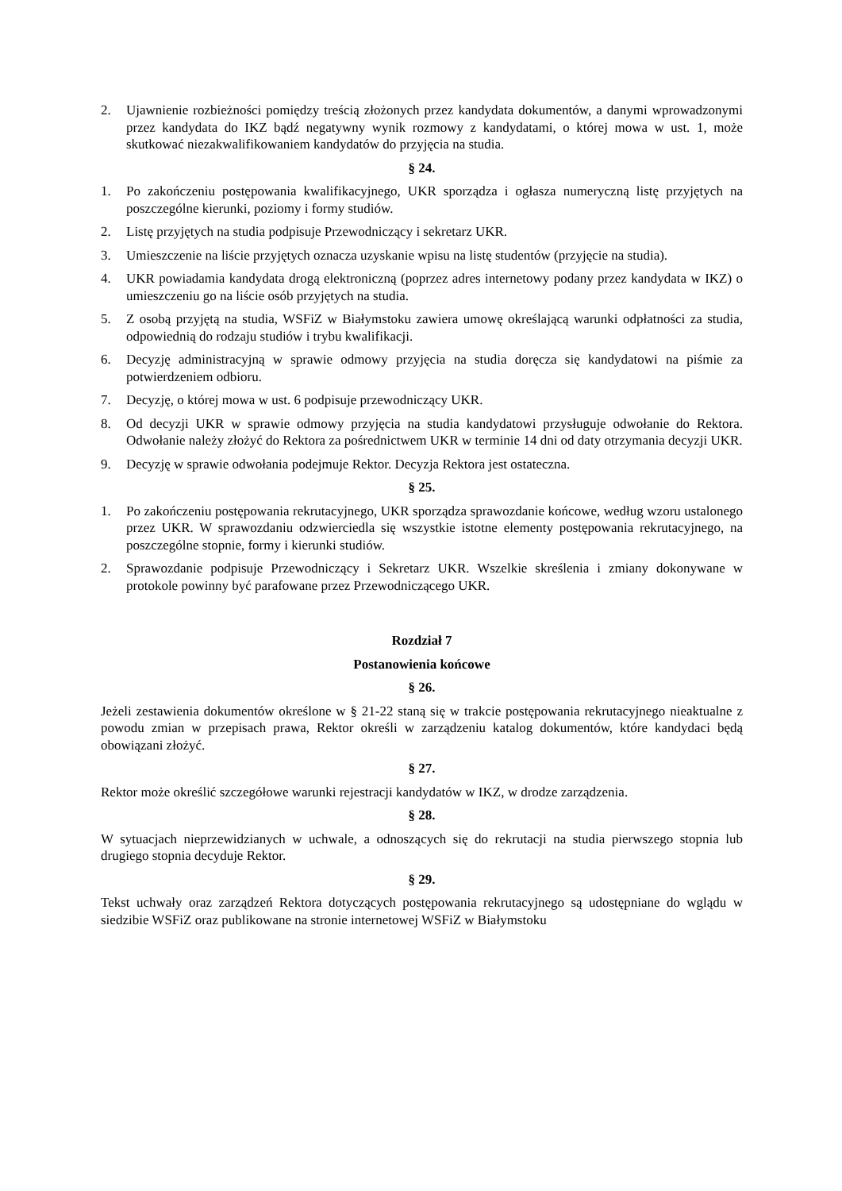2. Ujawnienie rozbieżności pomiędzy treścią złożonych przez kandydata dokumentów, a danymi wprowadzonymi przez kandydata do IKZ bądź negatywny wynik rozmowy z kandydatami, o której mowa w ust. 1, może skutkować niezakwalifikowaniem kandydatów do przyjęcia na studia.
§ 24.
1. Po zakończeniu postępowania kwalifikacyjnego, UKR sporządza i ogłasza numeryczną listę przyjętych na poszczególne kierunki, poziomy i formy studiów.
2. Listę przyjętych na studia podpisuje Przewodniczący i sekretarz UKR.
3. Umieszczenie na liście przyjętych oznacza uzyskanie wpisu na listę studentów (przyjęcie na studia).
4. UKR powiadamia kandydata drogą elektroniczną (poprzez adres internetowy podany przez kandydata w IKZ) o umieszczeniu go na liście osób przyjętych na studia.
5. Z osobą przyjętą na studia, WSFiZ w Białymstoku zawiera umowę określającą warunki odpłatności za studia, odpowiednią do rodzaju studiów i trybu kwalifikacji.
6. Decyzję administracyjną w sprawie odmowy przyjęcia na studia doręcza się kandydatowi na piśmie za potwierdzeniem odbioru.
7. Decyzję, o której mowa w ust. 6 podpisuje przewodniczący UKR.
8. Od decyzji UKR w sprawie odmowy przyjęcia na studia kandydatowi przysługuje odwołanie do Rektora. Odwołanie należy złożyć do Rektora za pośrednictwem UKR w terminie 14 dni od daty otrzymania decyzji UKR.
9. Decyzję w sprawie odwołania podejmuje Rektor. Decyzja Rektora jest ostateczna.
§ 25.
1. Po zakończeniu postępowania rekrutacyjnego, UKR sporządza sprawozdanie końcowe, według wzoru ustalonego przez UKR. W sprawozdaniu odzwierciedla się wszystkie istotne elementy postępowania rekrutacyjnego, na poszczególne stopnie, formy i kierunki studiów.
2. Sprawozdanie podpisuje Przewodniczący i Sekretarz UKR. Wszelkie skreślenia i zmiany dokonywane w protokole powinny być parafowane przez Przewodniczącego UKR.
Rozdział 7
Postanowienia końcowe
§ 26.
Jeżeli zestawienia dokumentów określone w § 21-22 staną się w trakcie postępowania rekrutacyjnego nieaktualne z powodu zmian w przepisach prawa, Rektor określi w zarządzeniu katalog dokumentów, które kandydaci będą obowiązani złożyć.
§ 27.
Rektor może określić szczegółowe warunki rejestracji kandydatów w IKZ, w drodze zarządzenia.
§ 28.
W sytuacjach nieprzewidzianych w uchwale, a odnoszących się do rekrutacji na studia pierwszego stopnia lub drugiego stopnia decyduje Rektor.
§ 29.
Tekst uchwały oraz zarządzeń Rektora dotyczących postępowania rekrutacyjnego są udostępniane do wglądu w siedzibie WSFiZ oraz publikowane na stronie internetowej WSFiZ w Białymstoku